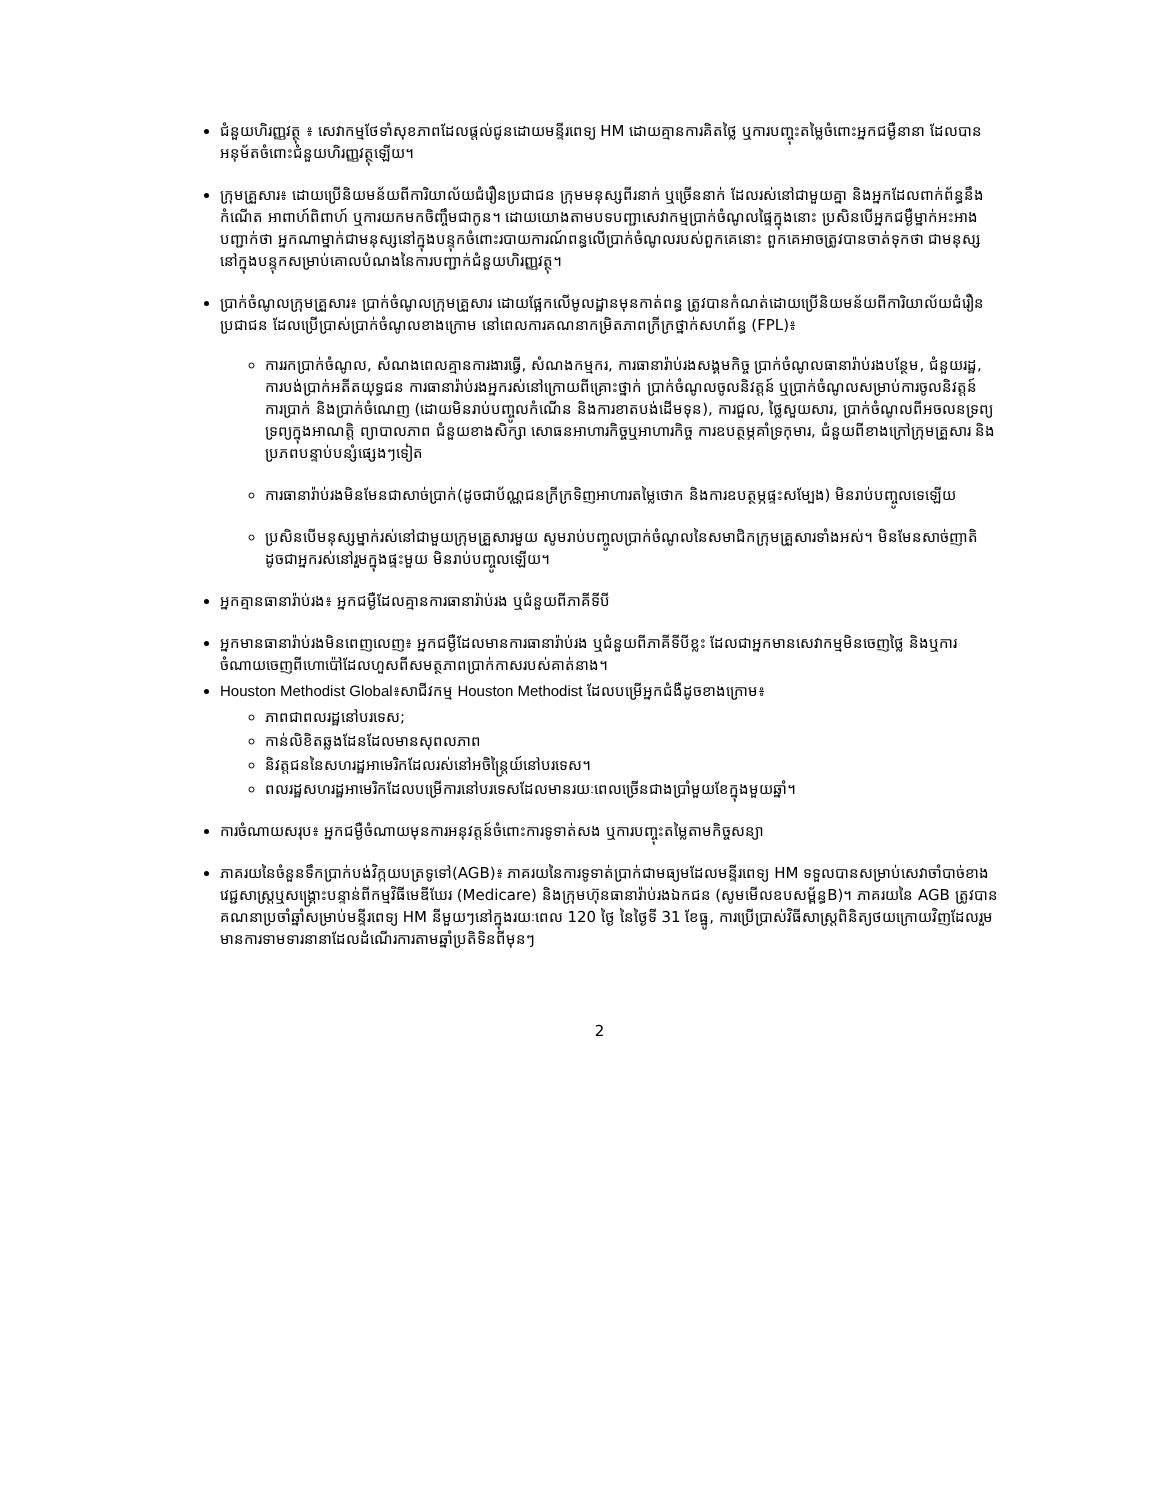ជំនួយហិរញ្ញវត្ថុ ៖ សេវាកម្មថែទាំសុខភាពដែលផ្តល់ជូនដោយមន្ទីរពេទ្យ HM ដោយគ្មានការគិតថ្លៃ ឬការបញ្ចុះតម្លៃចំពោះអ្នកជម្ងឺនានា ដែលបានអនុម័តចំពោះជំនួយហិរញ្ញវត្ថុឡើយ។
ក្រុមគ្រួសារ៖ ដោយប្រើនិយមន័យពីការិយាល័យជំរឿនប្រជាជន ក្រុមមនុស្សពីរនាក់ ឬច្រើននាក់ ដែលរស់នៅជាមួយគ្នា និងអ្នកដែលពាក់ព័ន្ធនឹងកំណើត អាពាហ៍ពិពាហ៍ ឬការយកមកចិញ្ចឹមជាកូន។ ដោយយោងតាមបទបញ្ជាសេវាកម្មប្រាក់ចំណូលផ្ទៃក្នុងនោះ ប្រសិនបើអ្នកជម្ងឺម្នាក់អះអាងបញ្ជាក់ថា អ្នកណាម្នាក់ជាមនុស្សនៅក្នុងបន្ទុកចំពោះរបាយការណ៍ពន្ធលើប្រាក់ចំណូលរបស់ពួកគេនោះ ពួកគេអាចត្រូវបានចាត់ទុកថា ជាមនុស្សនៅក្នុងបន្ទុកសម្រាប់គោលបំណងនៃការបញ្ជាក់ជំនួយហិរញ្ញវត្ថុ។
ប្រាក់ចំណូលក្រុមគ្រួសារ៖ ប្រាក់ចំណូលក្រុមគ្រួសារ ដោយផ្អែកលើមូលដ្ឋានមុនកាត់ពន្ធ ត្រូវបានកំណត់ដោយប្រើនិយមន័យពីការិយាល័យជំរឿនប្រជាជន ដែលប្រើប្រាស់ប្រាក់ចំណូលខាងក្រោម នៅពេលការគណនាកម្រិតភាពក្រីក្រថ្នាក់សហព័ន្ធ (FPL)៖
ការរកប្រាក់ចំណូល, សំណងពេលគ្មានការងារធ្វើ, សំណងកម្មករ, ការធានារ៉ាប់រងសង្គមកិច្ច ប្រាក់ចំណូលធានារ៉ាប់រងបន្ថែម, ជំនួយរដ្ឋ, ការបង់ប្រាក់អតីតយុទ្ធជន ការធានារ៉ាប់រងអ្នករស់នៅក្រោយពីគ្រោះថ្នាក់ ប្រាក់ចំណូលចូលនិវត្តន៍ ឬប្រាក់ចំណូលសម្រាប់ការចូលនិវត្តន៍ ការប្រាក់ និងប្រាក់ចំណេញ (ដោយមិនរាប់បញ្ចូលកំណើន និងការខាតបង់ដើមទុន), ការជួល, ថ្លៃសួយសារ, ប្រាក់ចំណូលពីអចលនទ្រព្យ ទ្រព្យក្នុងអាណត្តិ ព្យាបាលភាព ជំនួយខាងសិក្សា សោធនអាហារកិច្ចឬអាហារកិច្ច ការឧបត្ថម្ភគាំទ្រកុមារ, ជំនួយពីខាងក្រៅក្រុមគ្រួសារ និងប្រភពបន្ទាប់បន្សំផ្សេងៗទៀត
ការធានារ៉ាប់រងមិនមែនជាសាច់ប្រាក់(ដូចជាប័ណ្ណជនក្រីក្រទិញអាហារតម្លៃថោក និងការឧបត្ថម្ភផ្ទះសម្បែង) មិនរាប់បញ្ចូលទេឡើយ
ប្រសិនបើមនុស្សម្នាក់រស់នៅជាមួយក្រុមគ្រួសារមួយ សូមរាប់បញ្ចូលប្រាក់ចំណូលនៃសមាជិកក្រុមគ្រួសារទាំងអស់។ មិនមែនសាច់ញាតិ ដូចជាអ្នករស់នៅរួមក្នុងផ្ទះមួយ មិនរាប់បញ្ចូលឡើយ។
អ្នកគ្មានធានារ៉ាប់រង៖ អ្នកជម្ងឺដែលគ្មានការធានារ៉ាប់រង ឬជំនួយពីភាគីទីបី
អ្នកមានធានារ៉ាប់រងមិនពេញលេញ៖ អ្នកជម្ងឺដែលមានការធានារ៉ាប់រង ឬជំនួយពីភាគីទីបីខ្លះ ដែលជាអ្នកមានសេវាកម្មមិនចេញថ្លៃ និងឬការចំណាយចេញពីហោប៉ៅដែលហួសពីសមត្ថភាពប្រាក់កាសរបស់គាត់នាង។
Houston Methodist Global៖សាជីវកម្ម Houston Methodist ដែលបម្រើអ្នកជំងឺដូចខាងក្រោម៖
ភាពជាពលរដ្ឋនៅបរទេស;
កាន់លិខិតឆ្លងដែនដែលមានសុពលភាព
និវត្តជននៃសហរដ្ឋអាមេរិកដែលរស់នៅអចិន្ត្រៃយ៍នៅបរទេស។
ពលរដ្ឋសហរដ្ឋអាមេរិកដែលបម្រើការនៅបរទេសដែលមានរយៈពេលច្រើនជាងប្រាំមួយខែក្នុងមួយឆ្នាំ។
ការចំណាយសរុប៖ អ្នកជម្ងឺចំណាយមុនការអនុវត្តន៍ចំពោះការទូទាត់សង ឬការបញ្ចុះតម្លៃតាមកិច្ចសន្យា
ភាគរយនៃចំនួនទឹកប្រាក់បង់វិក្កយបត្រទូទៅ(AGB)៖ ភាគរយនៃការទូទាត់ប្រាក់ជាមធ្យមដែលមន្ទីរពេទ្យ HM ទទួលបានសម្រាប់សេវាចាំបាច់ខាងវេជ្ជសាស្ត្រឬសង្គ្រោះបន្ទាន់ពីកម្មវិធីមេឌីឃែរ (Medicare) និងក្រុមហ៊ុនធានារ៉ាប់រងឯកជន (សូមមើលឧបសម្ព័ន្ធB)។ ភាគរយនៃ AGB ត្រូវបានគណនាប្រចាំឆ្នាំសម្រាប់មន្ទីរពេទ្យ HM នីមួយៗនៅក្នុងរយៈពេល 120 ថ្ងៃ នៃថ្ងៃទី 31 ខែធ្នូ, ការប្រើប្រាស់វិធីសាស្ត្រពិនិត្យថយក្រោយវិញដែលរួមមានការទាមទារនានាដែលដំណើរការតាមឆ្នាំប្រតិទិនពីមុនៗ
2